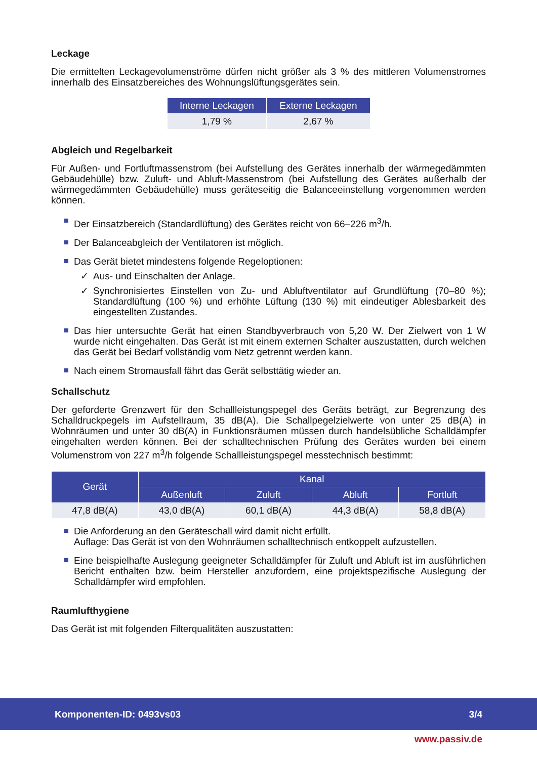Leckage
Die ermittelten Leckagevolumenströme dürfen nicht größer als 3 % des mittleren Volumenstromes innerhalb des Einsatzbereiches des Wohnungslüftungsgerätes sein.
| Interne Leckagen | Externe Leckagen |
| --- | --- |
| 1,79 % | 2,67 % |
Abgleich und Regelbarkeit
Für Außen- und Fortluftmassenstrom (bei Aufstellung des Gerätes innerhalb der wärmegedämmten Gebäudehülle) bzw. Zuluft- und Abluft-Massenstrom (bei Aufstellung des Gerätes außerhalb der wärmegedämmten Gebäudehülle) muss geräteseitig die Balanceeinstellung vorgenommen werden können.
Der Einsatzbereich (Standardlüftung) des Gerätes reicht von 66–226 m<sup>3</sup>/h.
Der Balanceabgleich der Ventilatoren ist möglich.
Das Gerät bietet mindestens folgende Regeloptionen:
✓ Aus- und Einschalten der Anlage.
✓ Synchronisiertes Einstellen von Zu- und Abluftventilator auf Grundlüftung (70–80 %); Standardlüftung (100 %) und erhöhte Lüftung (130 %) mit eindeutiger Ablesbarkeit des eingestellten Zustandes.
Das hier untersuchte Gerät hat einen Standbyverbrauch von 5,20 W. Der Zielwert von 1 W wurde nicht eingehalten. Das Gerät ist mit einem externen Schalter auszustatten, durch welchen das Gerät bei Bedarf vollständig vom Netz getrennt werden kann.
Nach einem Stromausfall fährt das Gerät selbsttätig wieder an.
Schallschutz
Der geforderte Grenzwert für den Schallleistungspegel des Geräts beträgt, zur Begrenzung des Schalldruckpegels im Aufstellraum, 35 dB(A). Die Schallpegelzielwerte von unter 25 dB(A) in Wohnräumen und unter 30 dB(A) in Funktionsräumen müssen durch handelsübliche Schalldämpfer eingehalten werden können. Bei der schalltechnischen Prüfung des Gerätes wurden bei einem Volumenstrom von 227 m<sup>3</sup>/h folgende Schallleistungspegel messtechnisch bestimmt:
| Gerät | Kanal | | | |
| --- | --- | --- | --- | --- |
| | Außenluft | Zuluft | Abluft | Fortluft |
| 47,8 dB(A) | 43,0 dB(A) | 60,1 dB(A) | 44,3 dB(A) | 58,8 dB(A) |
Die Anforderung an den Geräteschall wird damit nicht erfüllt.
Auflage: Das Gerät ist von den Wohnräumen schalltechnisch entkoppelt aufzustellen.
Eine beispielhafte Auslegung geeigneter Schalldämpfer für Zuluft und Abluft ist im ausführlichen Bericht enthalten bzw. beim Hersteller anzufordern, eine projektspezifische Auslegung der Schalldämpfer wird empfohlen.
Raumlufthygiene
Das Gerät ist mit folgenden Filterqualitäten auszustatten:
Komponenten-ID: 0493vs03 3/4
www.passiv.de